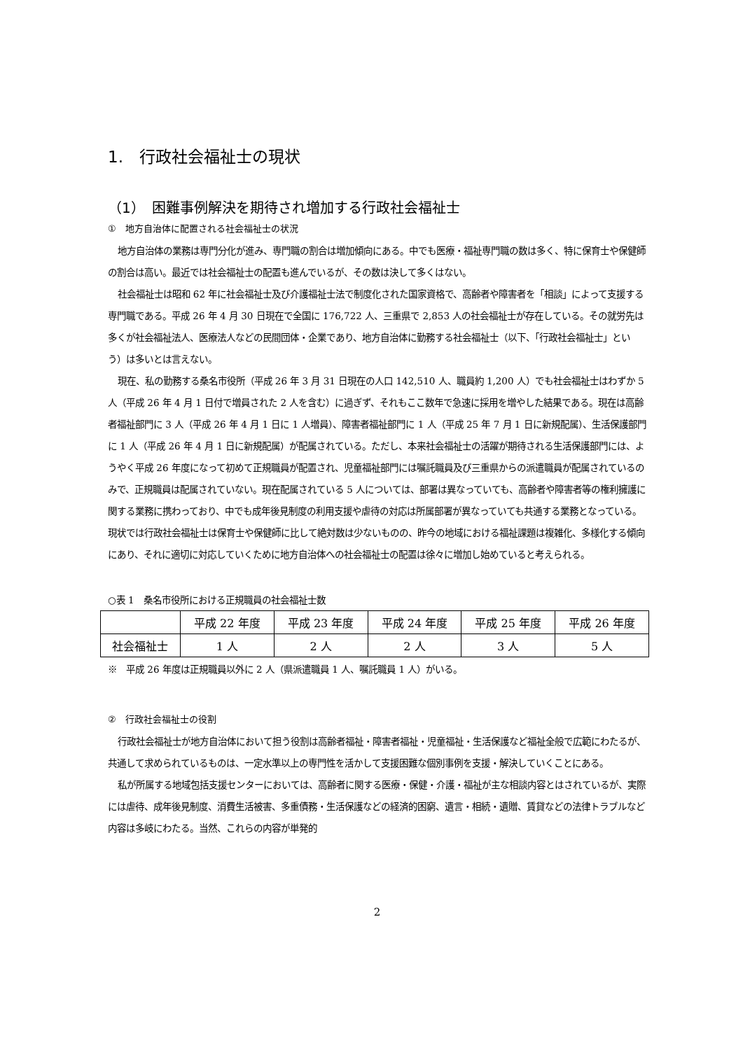1.　行政社会福祉士の現状
（1）　困難事例解決を期待され増加する行政社会福祉士
①　地方自治体に配置される社会福祉士の状況
地方自治体の業務は専門分化が進み、専門職の割合は増加傾向にある。中でも医療・福祉専門職の数は多く、特に保育士や保健師の割合は高い。最近では社会福祉士の配置も進んでいるが、その数は決して多くはない。
社会福祉士は昭和 62 年に社会福祉士及び介護福祉士法で制度化された国家資格で、高齢者や障害者を「相談」によって支援する専門職である。平成 26 年 4 月 30 日現在で全国に 176,722 人、三重県で 2,853 人の社会福祉士が存在している。その就労先は多くが社会福祉法人、医療法人などの民間団体・企業であり、地方自治体に勤務する社会福祉士（以下、「行政社会福祉士」という）は多いとは言えない。
現在、私の勤務する桑名市役所（平成 26 年 3 月 31 日現在の人口 142,510 人、職員約 1,200 人）でも社会福祉士はわずか 5 人（平成 26 年 4 月 1 日付で増員された 2 人を含む）に過ぎず、それもここ数年で急速に採用を増やした結果である。現在は高齢者福祉部門に 3 人（平成 26 年 4 月 1 日に 1 人増員）、障害者福祉部門に 1 人（平成 25 年 7 月 1 日に新規配属）、生活保護部門に 1 人（平成 26 年 4 月 1 日に新規配属）が配属されている。ただし、本来社会福祉士の活躍が期待される生活保護部門には、ようやく平成 26 年度になって初めて正規職員が配置され、児童福祉部門には嘱託職員及び三重県からの派遣職員が配属されているのみで、正規職員は配属されていない。現在配属されている 5 人については、部署は異なっていても、高齢者や障害者等の権利擁護に関する業務に携わっており、中でも成年後見制度の利用支援や虐待の対応は所属部署が異なっていても共通する業務となっている。現状では行政社会福祉士は保育士や保健師に比して絶対数は少ないものの、昨今の地域における福祉課題は複雑化、多様化する傾向にあり、それに適切に対応していくために地方自治体への社会福祉士の配置は徐々に増加し始めていると考えられる。
○表 1　桑名市役所における正規職員の社会福祉士数
| | 平成 22 年度 | 平成 23 年度 | 平成 24 年度 | 平成 25 年度 | 平成 26 年度 |
| --- | --- | --- | --- | --- | --- |
| 社会福祉士 | 1 人 | 2 人 | 2 人 | 3 人 | 5 人 |
※　平成 26 年度は正規職員以外に 2 人（県派遣職員 1 人、嘱託職員 1 人）がいる。
②　行政社会福祉士の役割
行政社会福祉士が地方自治体において担う役割は高齢者福祉・障害者福祉・児童福祉・生活保護など福祉全般で広範にわたるが、共通して求められているものは、一定水準以上の専門性を活かして支援困難な個別事例を支援・解決していくことにある。
私が所属する地域包括支援センターにおいては、高齢者に関する医療・保健・介護・福祉が主な相談内容とはされているが、実際には虐待、成年後見制度、消費生活被害、多重債務・生活保護などの経済的困窮、遺言・相続・遺贈、賃貸などの法律トラブルなど内容は多岐にわたる。当然、これらの内容が単発的
2